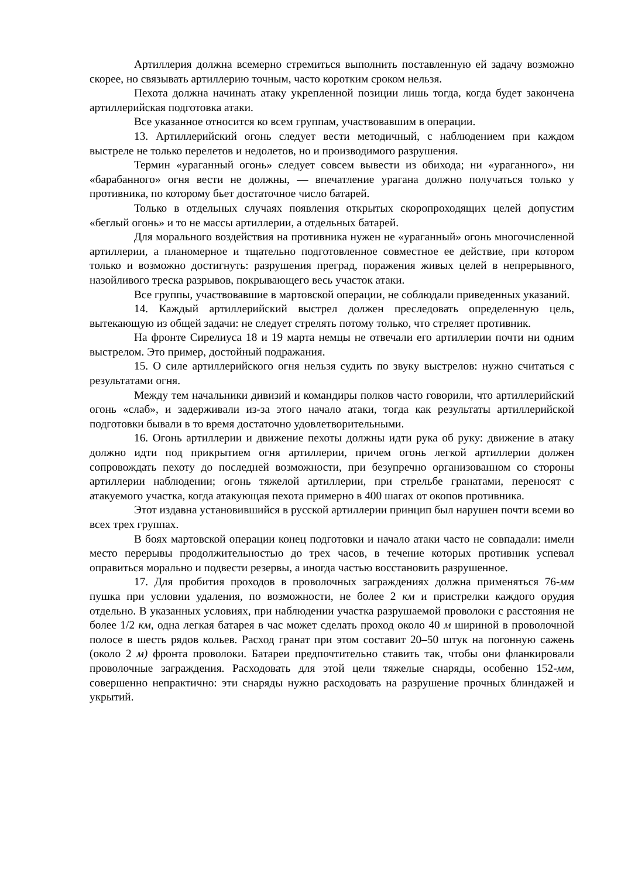Артиллерия должна всемерно стремиться выполнить поставленную ей задачу возможно скорее, но связывать артиллерию точным, часто коротким сроком нельзя.
Пехота должна начинать атаку укрепленной позиции лишь тогда, когда будет закончена артиллерийская подготовка атаки.
Все указанное относится ко всем группам, участвовавшим в операции.
13. Артиллерийский огонь следует вести методичный, с наблюдением при каждом выстреле не только перелетов и недолетов, но и производимого разрушения.
Термин «ураганный огонь» следует совсем вывести из обихода; ни «ураганного», ни «барабанного» огня вести не должны, — впечатление урагана должно получаться только у противника, по которому бьет достаточное число батарей.
Только в отдельных случаях появления открытых скоропроходящих целей допустим «беглый огонь» и то не массы артиллерии, а отдельных батарей.
Для морального воздействия на противника нужен не «ураганный» огонь многочисленной артиллерии, а планомерное и тщательно подготовленное совместное ее действие, при котором только и возможно достигнуть: разрушения преград, поражения живых целей в непрерывного, назойливого треска разрывов, покрывающего весь участок атаки.
Все группы, участвовавшие в мартовской операции, не соблюдали приведенных указаний.
14. Каждый артиллерийский выстрел должен преследовать определенную цель, вытекающую из общей задачи: не следует стрелять потому только, что стреляет противник.
На фронте Сирелиуса 18 и 19 марта немцы не отвечали его артиллерии почти ни одним выстрелом. Это пример, достойный подражания.
15. О силе артиллерийского огня нельзя судить по звуку выстрелов: нужно считаться с результатами огня.
Между тем начальники дивизий и командиры полков часто говорили, что артиллерийский огонь «слаб», и задерживали из-за этого начало атаки, тогда как результаты артиллерийской подготовки бывали в то время достаточно удовлетворительными.
16. Огонь артиллерии и движение пехоты должны идти рука об руку: движение в атаку должно идти под прикрытием огня артиллерии, причем огонь легкой артиллерии должен сопровождать пехоту до последней возможности, при безупречно организованном со стороны артиллерии наблюдении; огонь тяжелой артиллерии, при стрельбе гранатами, переносят с атакуемого участка, когда атакующая пехота примерно в 400 шагах от окопов противника.
Этот издавна установившийся в русской артиллерии принцип был нарушен почти всеми во всех трех группах.
В боях мартовской операции конец подготовки и начало атаки часто не совпадали: имели место перерывы продолжительностью до трех часов, в течение которых противник успевал оправиться морально и подвести резервы, а иногда частью восстановить разрушенное.
17. Для пробития проходов в проволочных заграждениях должна применяться 76-мм пушка при условии удаления, по возможности, не более 2 км и пристрелки каждого орудия отдельно. В указанных условиях, при наблюдении участка разрушаемой проволоки с расстояния не более 1/2 км, одна легкая батарея в час может сделать проход около 40 м шириной в проволочной полосе в шесть рядов кольев. Расход гранат при этом составит 20–50 штук на погонную сажень (около 2 м) фронта проволоки. Батареи предпочтительно ставить так, чтобы они фланкировали проволочные заграждения. Расходовать для этой цели тяжелые снаряды, особенно 152-мм, совершенно непрактично: эти снаряды нужно расходовать на разрушение прочных блиндажей и укрытий.